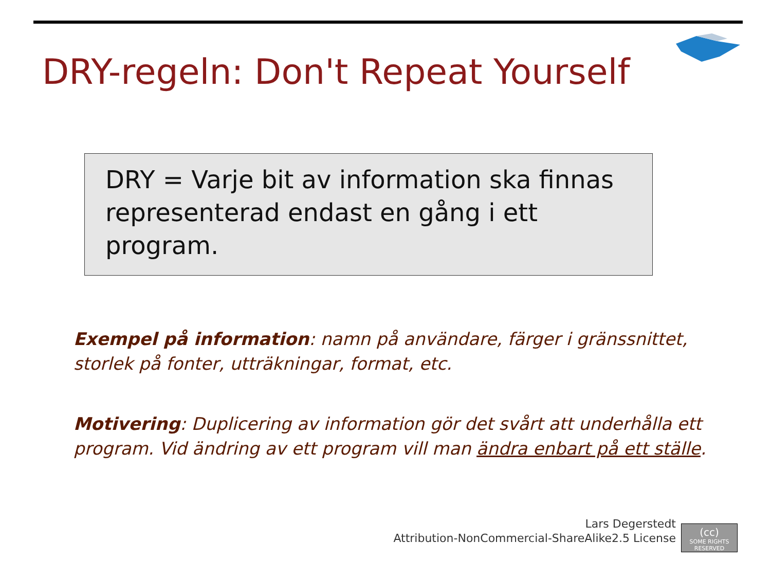DRY-regeln: Don't Repeat Yourself
DRY = Varje bit av information ska finnas representerad endast en gång i ett program.
Exempel på information: namn på användare, färger i gränssnittet, storlek på fonter, utträkningar, format, etc.
Motivering: Duplicering av information gör det svårt att underhålla ett program. Vid ändring av ett program vill man ändra enbart på ett ställe.
Lars Degerstedt
Attribution-NonCommercial-ShareAlike2.5 License
(cc)
SOME RIGHTS RESERVED